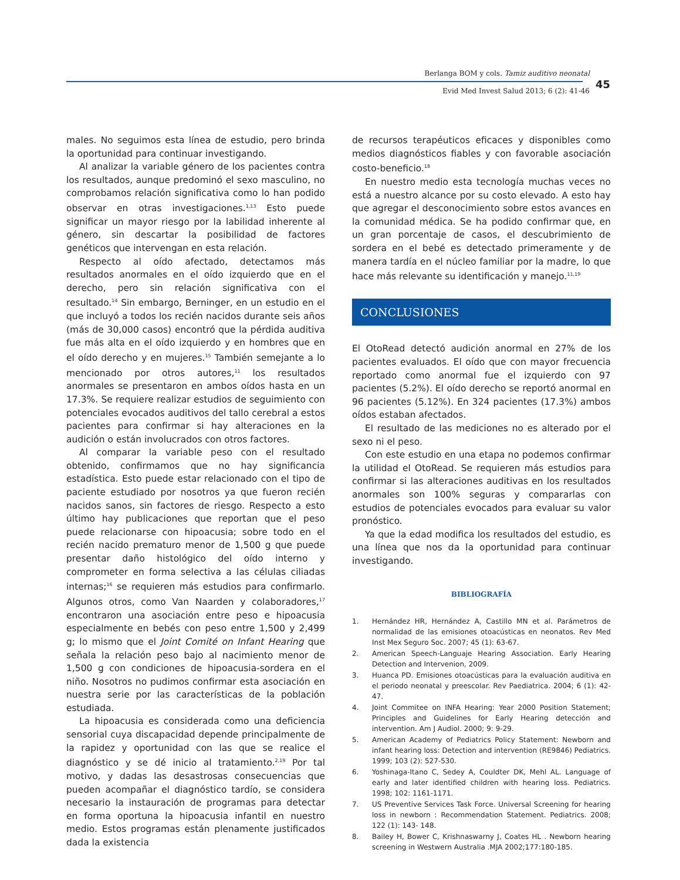Berlanga BOM y cols. Tamiz auditivo neonatal
Evid Med Invest Salud 2013; 6 (2): 41-46
45
males. No seguimos esta línea de estudio, pero brinda la oportunidad para continuar investigando.
Al analizar la variable género de los pacientes contra los resultados, aunque predominó el sexo masculino, no comprobamos relación significativa como lo han podido observar en otras investigaciones.<sup>1,13</sup> Esto puede significar un mayor riesgo por la labilidad inherente al género, sin descartar la posibilidad de factores genéticos que intervengan en esta relación.
Respecto al oído afectado, detectamos más resultados anormales en el oído izquierdo que en el derecho, pero sin relación significativa con el resultado.<sup>14</sup> Sin embargo, Berninger, en un estudio en el que incluyó a todos los recién nacidos durante seis años (más de 30,000 casos) encontró que la pérdida auditiva fue más alta en el oído izquierdo y en hombres que en el oído derecho y en mujeres.<sup>15</sup> También semejante a lo mencionado por otros autores,<sup>11</sup> los resultados anormales se presentaron en ambos oídos hasta en un 17.3%. Se requiere realizar estudios de seguimiento con potenciales evocados auditivos del tallo cerebral a estos pacientes para confirmar si hay alteraciones en la audición o están involucrados con otros factores.
Al comparar la variable peso con el resultado obtenido, confirmamos que no hay significancia estadística. Esto puede estar relacionado con el tipo de paciente estudiado por nosotros ya que fueron recién nacidos sanos, sin factores de riesgo. Respecto a esto último hay publicaciones que reportan que el peso puede relacionarse con hipoacusia; sobre todo en el recién nacido prematuro menor de 1,500 g que puede presentar daño histológico del oído interno y comprometer en forma selectiva a las células ciliadas internas;<sup>16</sup> se requieren más estudios para confirmarlo. Algunos otros, como Van Naarden y colaboradores,<sup>17</sup> encontraron una asociación entre peso e hipoacusia especialmente en bebés con peso entre 1,500 y 2,499 g; lo mismo que el Joint Comité on Infant Hearing que señala la relación peso bajo al nacimiento menor de 1,500 g con condiciones de hipoacusia-sordera en el niño. Nosotros no pudimos confirmar esta asociación en nuestra serie por las características de la población estudiada.
La hipoacusia es considerada como una deficiencia sensorial cuya discapacidad depende principalmente de la rapidez y oportunidad con las que se realice el diagnóstico y se dé inicio al tratamiento.<sup>2,19</sup> Por tal motivo, y dadas las desastrosas consecuencias que pueden acompañar el diagnóstico tardío, se considera necesario la instauración de programas para detectar en forma oportuna la hipoacusia infantil en nuestro medio. Estos programas están plenamente justificados dada la existencia
de recursos terapéuticos eficaces y disponibles como medios diagnósticos fiables y con favorable asociación costo-beneficio.<sup>18</sup>
En nuestro medio esta tecnología muchas veces no está a nuestro alcance por su costo elevado. A esto hay que agregar el desconocimiento sobre estos avances en la comunidad médica. Se ha podido confirmar que, en un gran porcentaje de casos, el descubrimiento de sordera en el bebé es detectado primeramente y de manera tardía en el núcleo familiar por la madre, lo que hace más relevante su identificación y manejo.<sup>11,19</sup>
CONCLUSIONES
El OtoRead detectó audición anormal en 27% de los pacientes evaluados. El oído que con mayor frecuencia reportado como anormal fue el izquierdo con 97 pacientes (5.2%). El oído derecho se reportó anormal en 96 pacientes (5.12%). En 324 pacientes (17.3%) ambos oídos estaban afectados.
El resultado de las mediciones no es alterado por el sexo ni el peso.
Con este estudio en una etapa no podemos confirmar la utilidad el OtoRead. Se requieren más estudios para confirmar si las alteraciones auditivas en los resultados anormales son 100% seguras y compararlas con estudios de potenciales evocados para evaluar su valor pronóstico.
Ya que la edad modifica los resultados del estudio, es una línea que nos da la oportunidad para continuar investigando.
BIBLIOGRAFÍA
1. Hernández HR, Hernández A, Castillo MN et al. Parámetros de normalidad de las emisiones otoacústicas en neonatos. Rev Med Inst Mex Seguro Soc. 2007; 45 (1): 63-67.
2. American Speech-Languaje Hearing Association. Early Hearing Detection and Intervenion, 2009.
3. Huanca PD. Emisiones otoacústicas para la evaluación auditiva en el periodo neonatal y preescolar. Rev Paediatrica. 2004; 6 (1): 42-47.
4. Joint Commitee on INFA Hearing: Year 2000 Position Statement; Principles and Guidelines for Early Hearing detección and intervention. Am J Audiol. 2000; 9: 9-29.
5. American Academy of Pediatrics Policy Statement: Newborn and infant hearing loss: Detection and intervention (RE9846) Pediatrics. 1999; 103 (2): 527-530.
6. Yoshinaga-Itano C, Sedey A, Couldter DK, Mehl AL. Language of early and later identified children with hearing loss. Pediatrics. 1998; 102: 1161-1171.
7. US Preventive Services Task Force. Universal Screening for hearing loss in newborn : Recommendation Statement. Pediatrics. 2008; 122 (1): 143- 148.
8. Bailey H, Bower C, Krishnaswarny J, Coates HL . Newborn hearing screening in Westwern Australia .MJA 2002;177:180-185.